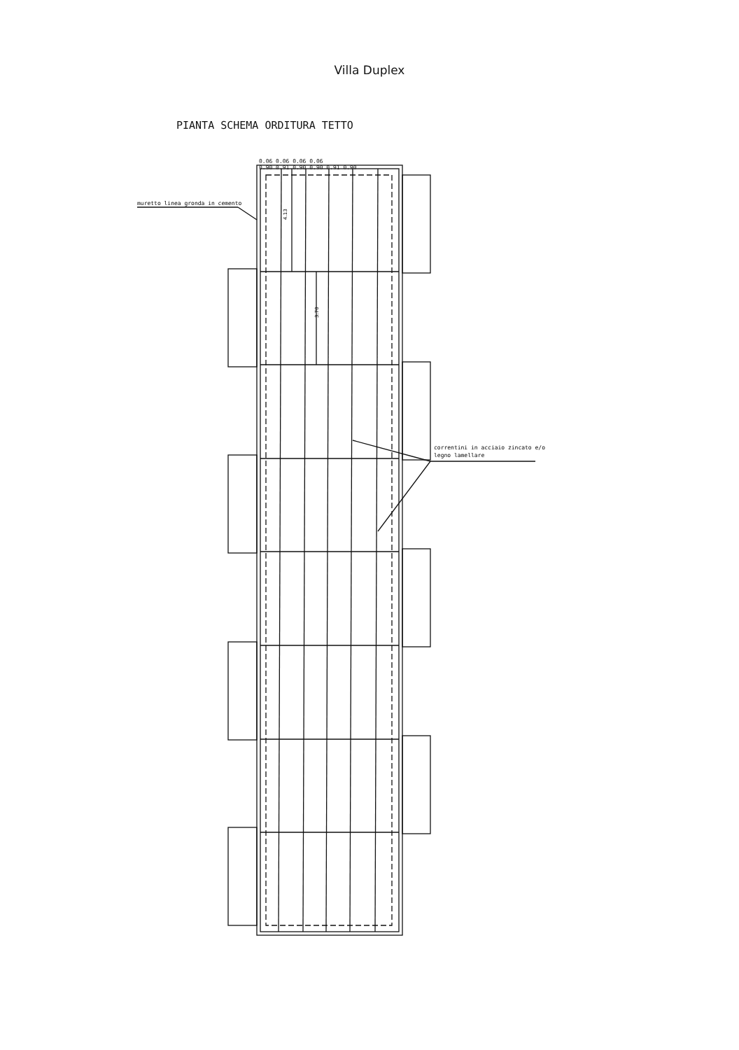Villa Duplex
PIANTA SCHEMA ORDITURA TETTO
0.06 0.06 0.06 0.06
0.90 0.91 0.90 0.90 0.91 0.90
muretto linea gronda in cemento
correntini in acciaio zincato e/o
legno lamellare
4.13
3.70